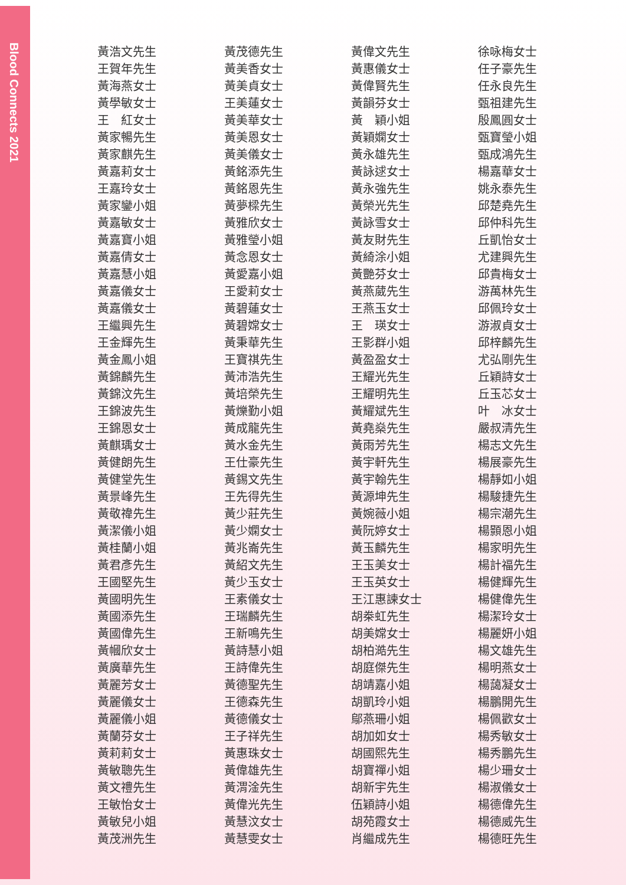Blood Connects 2021
| 黃浩文先生 | 黃茂德先生 | 黃偉文先生 | 徐咏梅女士 |
| 王賀年先生 | 黃美香女士 | 黃惠儀女士 | 任子豪先生 |
| 黃海燕女士 | 黃美貞女士 | 黃偉賢先生 | 任永良先生 |
| 黃學敏女士 | 王美蓮女士 | 黃韻芬女士 | 甄祖建先生 |
| 王 紅女士 | 黃美華女士 | 黃 穎小姐 | 殷鳳圓女士 |
| 黃家暢先生 | 黃美恩女士 | 黃穎嫻女士 | 甄寶瑩小姐 |
| 黃家麒先生 | 黃美儀女士 | 黃永雄先生 | 甄成鴻先生 |
| 黃嘉莉女士 | 黃銘添先生 | 黃詠逑女士 | 楊嘉華女士 |
| 王嘉玲女士 | 黃銘恩先生 | 黃永強先生 | 姚永泰先生 |
| 黃家鑾小姐 | 黃夢樑先生 | 黃榮光先生 | 邱楚堯先生 |
| 黃嘉敏女士 | 黃雅欣女士 | 黃詠雪女士 | 邱仲科先生 |
| 黃嘉寶小姐 | 黃雅瑩小姐 | 黃友財先生 | 丘凱怡女士 |
| 黃嘉倩女士 | 黃念恩女士 | 黃綺涂小姐 | 尤建興先生 |
| 黃嘉慧小姐 | 黃愛嘉小姐 | 黃艷芬女士 | 邱貴梅女士 |
| 黃嘉儀女士 | 王愛莉女士 | 黃燕葳先生 | 游萬林先生 |
| 黃嘉儀女士 | 黃碧蓮女士 | 王燕玉女士 | 邱佩玲女士 |
| 王繼興先生 | 黃碧嫦女士 | 王 瑛女士 | 游淑貞女士 |
| 王金輝先生 | 黃秉華先生 | 王影群小姐 | 邱梓麟先生 |
| 黃金鳳小姐 | 王寶祺先生 | 黃盈盈女士 | 尤弘剛先生 |
| 黃錦麟先生 | 黃沛浩先生 | 王耀光先生 | 丘穎詩女士 |
| 黃錦汶先生 | 黃培榮先生 | 王耀明先生 | 丘玉芯女士 |
| 王錦波先生 | 黃爍勤小姐 | 黃耀斌先生 | 叶 冰女士 |
| 王錦恩女士 | 黃成龍先生 | 黃堯燊先生 | 嚴叔清先生 |
| 黃麒瑀女士 | 黃水金先生 | 黃雨芳先生 | 楊志文先生 |
| 黃健朗先生 | 王仕豪先生 | 黃宇軒先生 | 楊展豪先生 |
| 黃健堂先生 | 黃錫文先生 | 黃宇翰先生 | 楊靜如小姐 |
| 黃景峰先生 | 王先得先生 | 黃源坤先生 | 楊駿捷先生 |
| 黃敬禕先生 | 黃少莊先生 | 黃婉薇小姐 | 楊宗潮先生 |
| 黃潔儀小姐 | 黃少嫻女士 | 黃阮婷女士 | 楊顥恩小姐 |
| 黃桂蘭小姐 | 黃兆崙先生 | 黃玉麟先生 | 楊家明先生 |
| 黃君彥先生 | 黃紹文先生 | 王玉美女士 | 楊計福先生 |
| 王國堅先生 | 黃少玉女士 | 王玉英女士 | 楊健輝先生 |
| 黃國明先生 | 王素儀女士 | 王江惠諫女士 | 楊健偉先生 |
| 黃國添先生 | 王瑞麟先生 | 胡桊虹先生 | 楊潔玲女士 |
| 黃國偉先生 | 王新鳴先生 | 胡美嫦女士 | 楊麗妍小姐 |
| 黃幗欣女士 | 黃詩慧小姐 | 胡柏澔先生 | 楊文雄先生 |
| 黃廣華先生 | 王詩偉先生 | 胡庭傑先生 | 楊明燕女士 |
| 黃麗芳女士 | 黃德聖先生 | 胡靖嘉小姐 | 楊藹凝女士 |
| 黃麗儀女士 | 王德森先生 | 胡凱玲小姐 | 楊鵬開先生 |
| 黃麗儀小姐 | 黃德儀女士 | 鄔燕珊小姐 | 楊佩歡女士 |
| 黃蘭芬女士 | 王子祥先生 | 胡加如女士 | 楊秀敏女士 |
| 黃莉莉女士 | 黃惠珠女士 | 胡國熙先生 | 楊秀鵬先生 |
| 黃敏聰先生 | 黃偉雄先生 | 胡寶禪小姐 | 楊少珊女士 |
| 黃文禮先生 | 黃渭淦先生 | 胡新宇先生 | 楊淑儀女士 |
| 王敏怡女士 | 黃偉光先生 | 伍穎詩小姐 | 楊德偉先生 |
| 黃敏兒小姐 | 黃慧汶女士 | 胡苑霞女士 | 楊德威先生 |
| 黃茂洲先生 | 黃慧雯女士 | 肖繼成先生 | 楊德旺先生 |